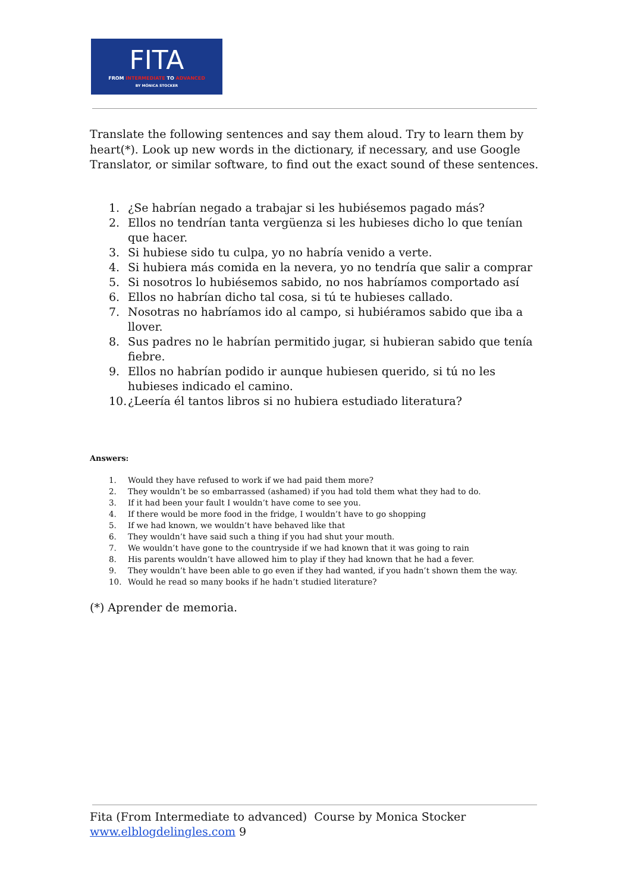FITA
FROM INTERMEDIATE TO ADVANCED
BY MÓNICA STOCKER
Translate the following sentences and say them aloud. Try to learn them by heart(*). Look up new words in the dictionary, if necessary, and use Google Translator, or similar software, to find out the exact sound of these sentences.
1. ¿Se habrían negado a trabajar si les hubiésemos pagado más?
2. Ellos no tendrían tanta vergüenza si les hubieses dicho lo que tenían que hacer.
3. Si hubiese sido tu culpa, yo no habría venido a verte.
4. Si hubiera más comida en la nevera, yo no tendría que salir a comprar
5. Si nosotros lo hubiésemos sabido, no nos habríamos comportado así
6. Ellos no habrían dicho tal cosa, si tú te hubieses callado.
7. Nosotras no habríamos ido al campo, si hubiéramos sabido que iba a llover.
8. Sus padres no le habrían permitido jugar, si hubieran sabido que tenía fiebre.
9. Ellos no habrían podido ir aunque hubiesen querido, si tú no les hubieses indicado el camino.
10. ¿Leería él tantos libros si no hubiera estudiado literatura?
Answers:
1. Would they have refused to work if we had paid them more?
2. They wouldn’t be so embarrassed (ashamed) if you had told them what they had to do.
3. If it had been your fault I wouldn’t have come to see you.
4. If there would be more food in the fridge, I wouldn’t have to go shopping
5. If we had known, we wouldn’t have behaved like that
6. They wouldn’t have said such a thing if you had shut your mouth.
7. We wouldn’t have gone to the countryside if we had known that it was going to rain
8. His parents wouldn’t have allowed him to play if they had known that he had a fever.
9. They wouldn’t have been able to go even if they had wanted, if you hadn’t shown them the way.
10. Would he read so many books if he hadn’t studied literature?
(*) Aprender de memoria.
Fita (From Intermediate to advanced) Course by Monica Stocker
www.elblogdelingles.com 9